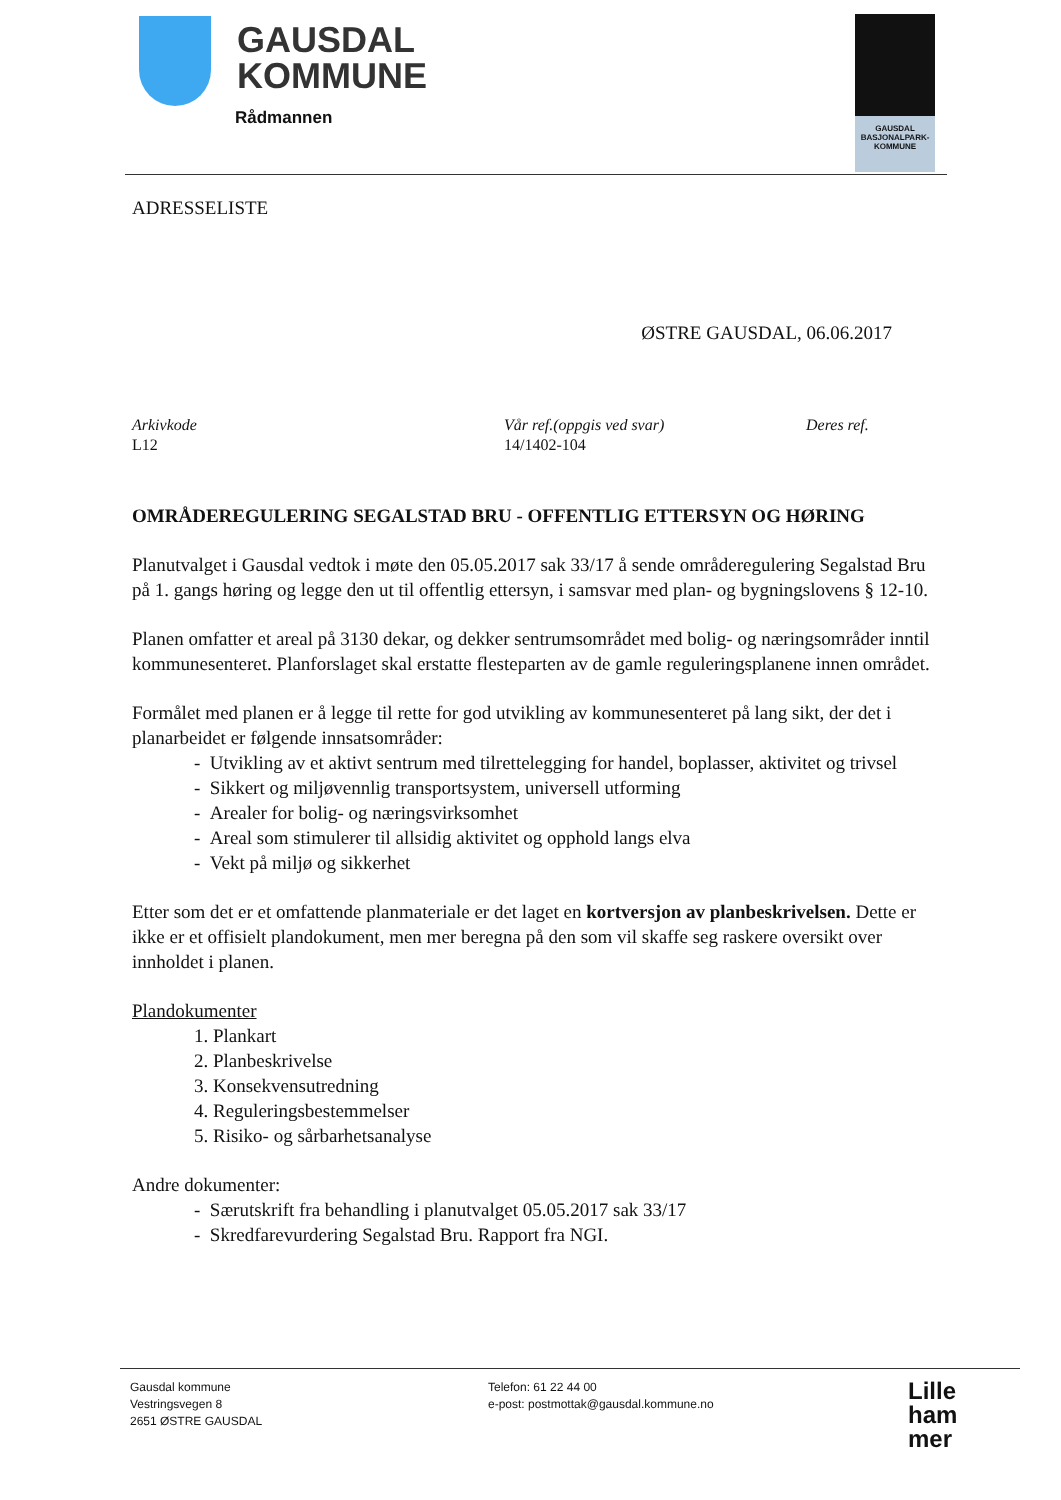GAUSDAL
KOMMUNE
Rådmannen
GAUSDAL
BASJONALPARK-
KOMMUNE
ADRESSELISTE
ØSTRE GAUSDAL, 06.06.2017
Arkivkode
L12
Vår ref.(oppgis ved svar)
14/1402-104
Deres ref.
OMRÅDEREGULERING SEGALSTAD BRU - OFFENTLIG ETTERSYN OG HØRING
Planutvalget i Gausdal vedtok i møte den 05.05.2017 sak 33/17 å sende områderegulering Segalstad Bru på 1. gangs høring og legge den ut til offentlig ettersyn, i samsvar med plan- og bygningslovens § 12-10.
Planen omfatter et areal på 3130 dekar, og dekker sentrumsområdet med bolig- og næringsområder inntil kommunesenteret. Planforslaget skal erstatte flesteparten av de gamle reguleringsplanene innen området.
Formålet med planen er å legge til rette for god utvikling av kommunesenteret på lang sikt, der det i planarbeidet er følgende innsatsområder:
- Utvikling av et aktivt sentrum med tilrettelegging for handel, boplasser, aktivitet og trivsel
- Sikkert og miljøvennlig transportsystem, universell utforming
- Arealer for bolig- og næringsvirksomhet
- Areal som stimulerer til allsidig aktivitet og opphold langs elva
- Vekt på miljø og sikkerhet
Etter som det er et omfattende planmateriale er det laget en kortversjon av planbeskrivelsen. Dette er ikke er et offisielt plandokument, men mer beregna på den som vil skaffe seg raskere oversikt over innholdet i planen.
Plandokumenter
1. Plankart
2. Planbeskrivelse
3. Konsekvensutredning
4. Reguleringsbestemmelser
5. Risiko- og sårbarhetsanalyse
Andre dokumenter:
- Særutskrift fra behandling i planutvalget 05.05.2017 sak 33/17
- Skredfarevurdering Segalstad Bru. Rapport fra NGI.
Gausdal kommune
Vestringsvegen 8
2651 ØSTRE GAUSDAL
Telefon: 61 22 44 00
e-post: postmottak@gausdal.kommune.no
Lille
ham
mer